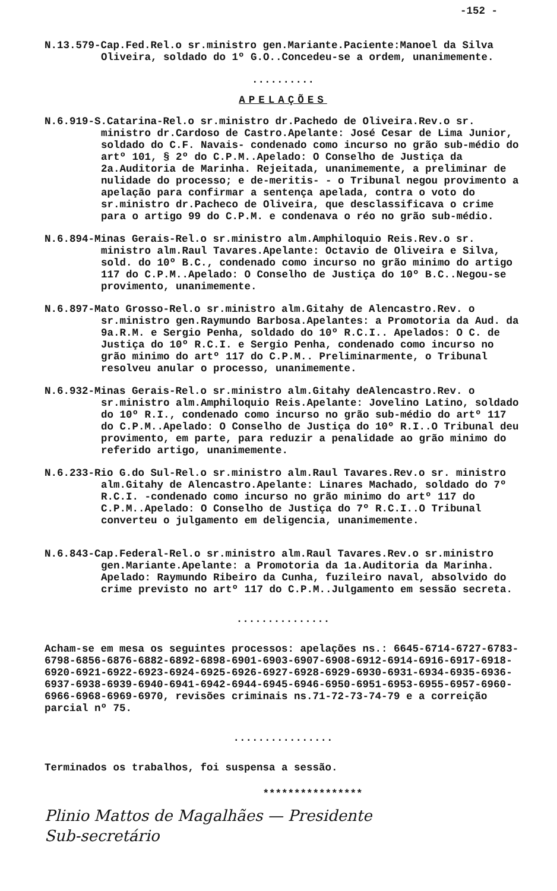-152 -
N.13.579-Cap.Fed.Rel.o sr.ministro gen.Mariante.Paciente:Manoel da Silva Oliveira, soldado do 1º G.O..Concedeu-se a ordem, unanimemente.
..........
APELAÇÕES
N.6.919-S.Catarina-Rel.o sr.ministro dr.Pachedo de Oliveira.Rev.o sr. ministro dr.Cardoso de Castro.Apelante: José Cesar de Lima Junior, soldado do C.F. Navais- condenado como incurso no grão sub-médio do artº 101, § 2º do C.P.M..Apelado: O Conselho de Justiça da 2a.Auditoria de Marinha. Rejeitada, unanimemente, a preliminar de nulidade do processo; e de-meritis- - o Tribunal negou provimento a apelação para confirmar a sentença apelada, contra o voto do sr.ministro dr.Pacheco de Oliveira, que desclassificava o crime para o artigo 99 do C.P.M. e condenava o réo no grão sub-médio.
N.6.894-Minas Gerais-Rel.o sr.ministro alm.Amphiloquio Reis.Rev.o sr. ministro alm.Raul Tavares.Apelante: Octavio de Oliveira e Silva, sold. do 10º B.C., condenado como incurso no grão minimo do artigo 117 do C.P.M..Apelado: O Conselho de Justiça do 10º B.C..Negou-se provimento, unanimemente.
N.6.897-Mato Grosso-Rel.o sr.ministro alm.Gitahy de Alencastro.Rev. o sr.ministro gen.Raymundo Barbosa.Apelantes: a Promotoria da Aud. da 9a.R.M. e Sergio Penha, soldado do 10º R.C.I.. Apelados: O C. de Justiça do 10º R.C.I. e Sergio Penha, condenado como incurso no grão minimo do artº 117 do C.P.M.. Preliminarmente, o Tribunal resolveu anular o processo, unanimemente.
N.6.932-Minas Gerais-Rel.o sr.ministro alm.Gitahy deAlencastro.Rev. o sr.ministro alm.Amphiloquio Reis.Apelante: Jovelino Latino, soldado do 10º R.I., condenado como incurso no grão sub-médio do artº 117 do C.P.M..Apelado: O Conselho de Justiça do 10º R.I..O Tribunal deu provimento, em parte, para reduzir a penalidade ao grão minimo do referido artigo, unanimemente.
N.6.233-Rio G.do Sul-Rel.o sr.ministro alm.Raul Tavares.Rev.o sr. ministro alm.Gitahy de Alencastro.Apelante: Linares Machado, soldado do 7º R.C.I. -condenado como incurso no grão minimo do artº 117 do C.P.M..Apelado: O Conselho de Justiça do 7º R.C.I..O Tribunal converteu o julgamento em deligencia, unanimemente.
N.6.843-Cap.Federal-Rel.o sr.ministro alm.Raul Tavares.Rev.o sr.ministro gen.Mariante.Apelante: a Promotoria da 1a.Auditoria da Marinha. Apelado: Raymundo Ribeiro da Cunha, fuzileiro naval, absolvido do crime previsto no artº 117 do C.P.M..Julgamento em sessão secreta.
...............
Acham-se em mesa os seguintes processos: apelações ns.: 6645-6714-6727-6783-6798-6856-6876-6882-6892-6898-6901-6903-6907-6908-6912-6914-6916-6917-6918-6920-6921-6922-6923-6924-6925-6926-6927-6928-6929-6930-6931-6934-6935-6936-6937-6938-6939-6940-6941-6942-6944-6945-6946-6950-6951-6953-6955-6957-6960-6966-6968-6969-6970, revisões criminais ns.71-72-73-74-79 e a correição parcial nº 75.
................
Terminados os trabalhos, foi suspensa a sessão.
****************
Plinio Mattos de Magalhães — Presidente
Sub-secretário